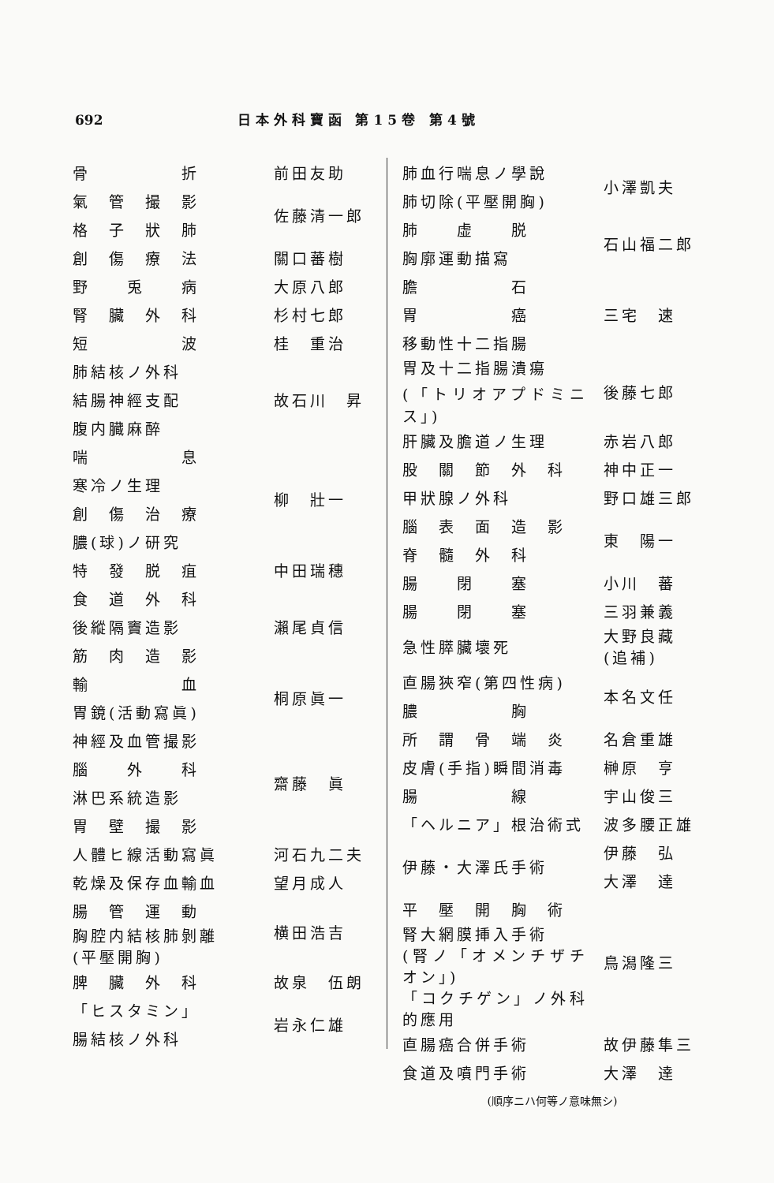692 日本外科寶函 第15卷 第4號
| 骨 折 | 前田友助 |
| 氣 管 撮 影 | 佐藤清一郎 |
| 格 子 狀 肺 | |
| 創 傷 療 法 | 關口蕃樹 |
| 野 兎 病 | 大原八郎 |
| 腎 臟 外 科 | 杉村七郎 |
| 短 波 | 桂 重治 |
| 肺結核ノ外科 | 故石川 昇 |
| 結腸神經支配 | |
| 腹内臓麻醉 | |
| 喘 息 | 柳 壯一 |
| 寒冷ノ生理 | |
| 創 傷 治 療 | |
| 膿(球)ノ研究 | |
| 特 發 脱 疽 | 中田瑞穗 |
| 食 道 外 科 | 瀨尾貞信 |
| 後縱隔竇造影 | |
| 筋 肉 造 影 | |
| 輸 血 | 桐原眞一 |
| 胃鏡(活動寫眞) | |
| 神經及血管撮影 | 齋藤 眞 |
| 腦 外 科 | |
| 淋巴系統造影 | |
| 胃 壁 撮 影 | |
| 人體ヒ線活動寫眞 | 河石九二夫 |
| 乾燥及保存血輸血 | 望月成人 |
| 腸 管 運 動 | 横田浩吉 |
| 胸腔内結核肺剝離 (平壓開胸) | |
| 脾 臟 外 科 | 故泉 伍朗 |
| 「ヒスタミン」 | 岩永仁雄 |
| 腸結核ノ外科 | |
| 肺血行喘息ノ學說 | 小澤凱夫 |
| 肺切除(平壓開胸) | |
| 肺 虚 脱 | 石山福二郎 |
| 胸廓運動描寫 | |
| 膽 石 | 三宅 速 |
| 胃 癌 | |
| 移動性十二指腸 | |
| 胃及十二指腸潰瘍 (「トリオアプドミニス」) | 後藤七郎 |
| 肝臟及膽道ノ生理 | 赤岩八郎 |
| 股 關 節 外 科 | 神中正一 |
| 甲狀腺ノ外科 | 野口雄三郎 |
| 腦 表 面 造 影 | 東 陽一 |
| 脊 髓 外 科 | |
| 腸 閉 塞 | 小川 蕃 |
| 腸 閉 塞 | 三羽兼義 |
| 急性膵臟壞死 | 大野良藏(追補) |
| 直腸狹窄(第四性病) | 本名文任 |
| 膿 胸 | |
| 所 謂 骨 端 炎 | 名倉重雄 |
| 皮膚(手指)瞬間消毒 | 榊原 亨 |
| 腸 線 | 宇山俊三 |
| 「ヘルニア」根治術式 | 波多腰正雄 |
| 伊藤・大澤氏手術 | 伊藤 弘 |
| | 大澤 達 |
| 平 壓 開 胸 術 | 鳥潟隆三 |
| 腎大網膜挿入手術 (腎ノ「オメンチザチオン」) | |
| 「コクチゲン」ノ外科的應用 | |
| 直腸癌合併手術 | 故伊藤隼三 |
| 食道及噴門手術 | 大澤 達 |
(順序ニハ何等ノ意味無シ)